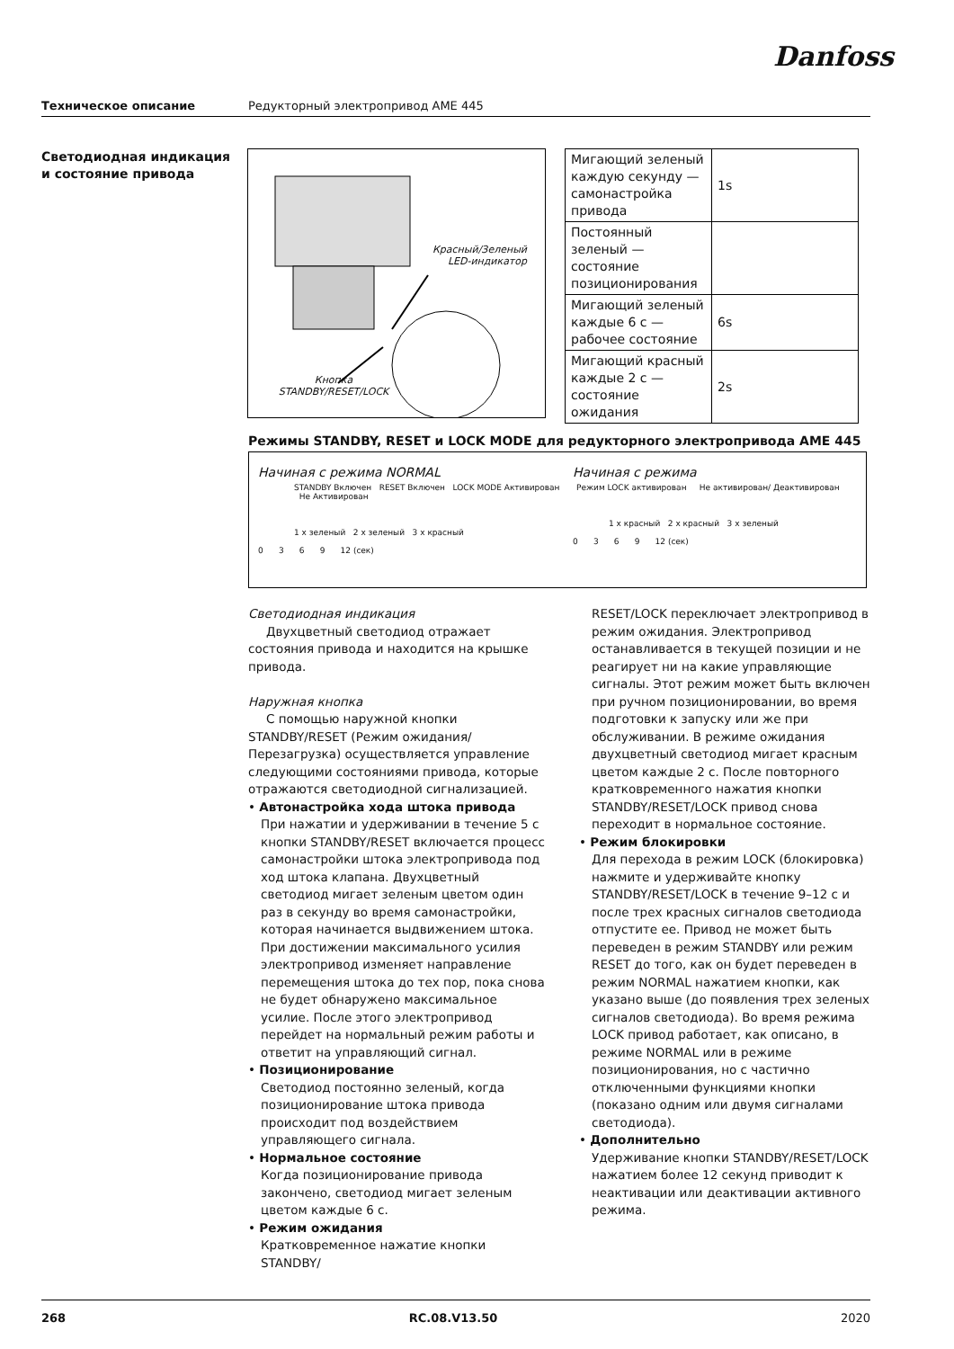Danfoss
Техническое описание Редукторный электропривод AME 445
Светодиодная индикация
и состояние привода
Красный/Зеленый
LED-индикатор
Кнопка
STANDBY/RESET/LOCK
| Мигающий зеленый каждую секунду — самонастройка привода | 1s |
| Постоянный зеленый — состояние позиционирования | |
| Мигающий зеленый каждые 6 с — рабочее состояние | 6s |
| Мигающий красный каждые 2 с — состояние ожидания | 2s |
Режимы STANDBY, RESET и LOCK MODE для редукторного электропривода AME 445
Начиная с режима NORMAL
STANDBY Включен RESET Включен LOCK MODE Активирован Не Активирован
1 x зеленый 2 x зеленый 3 x красный
0 3 6 9 12 (сек)
Начиная с режима
Режим LOCK активирован Не активирован/ Деактивирован
1 x красный 2 x красный 3 x зеленый
0 3 6 9 12 (сек)
Светодиодная индикация
Двухцветный светодиод отражает состояния привода и находится на крышке привода.
Наружная кнопка
С помощью наружной кнопки STANDBY/RESET (Режим ожидания/Перезагрузка) осуществляется управление следующими состояниями привода, которые отражаются светодиодной сигнализацией.
• Автонастройка хода штока привода
При нажатии и удерживании в течение 5 с кнопки STANDBY/RESET включается процесс самонастройки штока электропривода под ход штока клапана. Двухцветный светодиод мигает зеленым цветом один раз в секунду во время самонастройки, которая начинается выдвижением штока. При достижении максимального усилия электропривод изменяет направление перемещения штока до тех пор, пока снова не будет обнаружено максимальное усилие. После этого электропривод перейдет на нормальный режим работы и ответит на управляющий сигнал.
• Позиционирование
Светодиод постоянно зеленый, когда позиционирование штока привода происходит под воздействием управляющего сигнала.
• Нормальное состояние
Когда позиционирование привода закончено, светодиод мигает зеленым цветом каждые 6 с.
• Режим ожидания
Кратковременное нажатие кнопки STANDBY/
RESET/LOCK переключает электропривод в режим ожидания. Электропривод останавливается в текущей позиции и не реагирует ни на какие управляющие сигналы. Этот режим может быть включен при ручном позиционировании, во время подготовки к запуску или же при обслуживании. В режиме ожидания двухцветный светодиод мигает красным цветом каждые 2 с. После повторного кратковременного нажатия кнопки STANDBY/RESET/LOCK привод снова переходит в нормальное состояние.
• Режим блокировки
Для перехода в режим LOCK (блокировка) нажмите и удерживайте кнопку STANDBY/RESET/LOCK в течение 9–12 с и после трех красных сигналов светодиода отпустите ее. Привод не может быть переведен в режим STANDBY или режим RESET до того, как он будет переведен в режим NORMAL нажатием кнопки, как указано выше (до появления трех зеленых сигналов светодиода). Во время режима LOCK привод работает, как описано, в режиме NORMAL или в режиме позиционирования, но с частично отключенными функциями кнопки (показано одним или двумя сигналами светодиода).
• Дополнительно
Удерживание кнопки STANDBY/RESET/LOCK нажатием более 12 секунд приводит к неактивации или деактивации активного режима.
268 RC.08.V13.50 2020